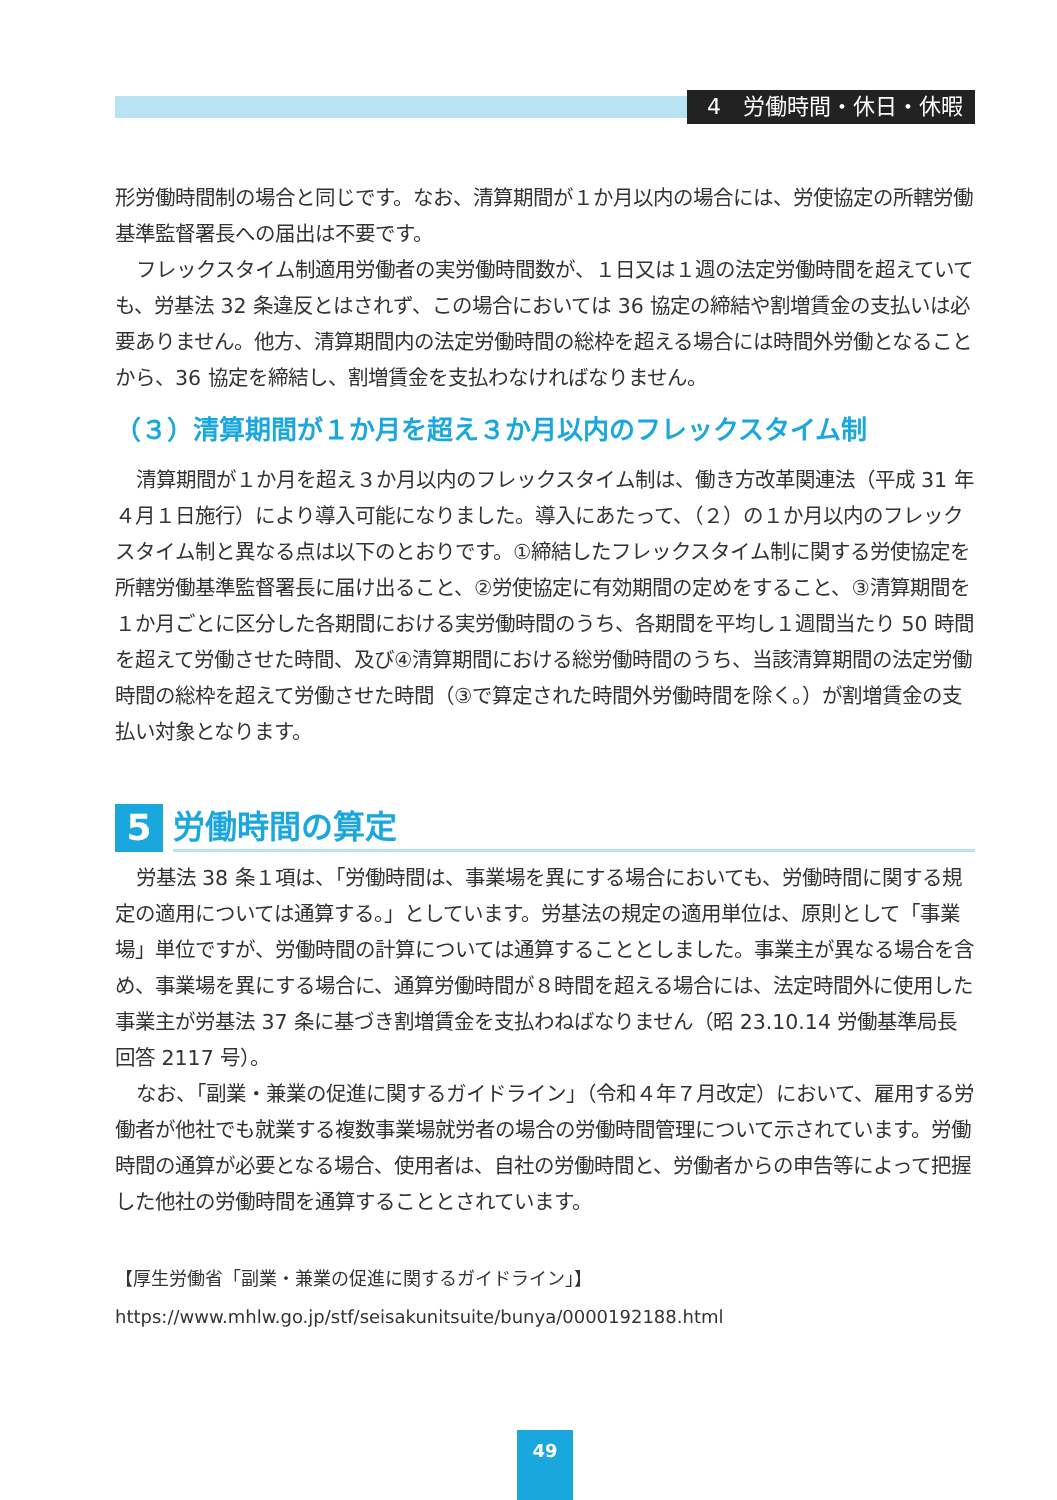4　労働時間・休日・休暇
形労働時間制の場合と同じです。なお、清算期間が１か月以内の場合には、労使協定の所轄労働基準監督署長への届出は不要です。
フレックスタイム制適用労働者の実労働時間数が、１日又は１週の法定労働時間を超えていても、労基法 32 条違反とはされず、この場合においては 36 協定の締結や割増賃金の支払いは必要ありません。他方、清算期間内の法定労働時間の総枠を超える場合には時間外労働となることから、36 協定を締結し、割増賃金を支払わなければなりません。
（３）清算期間が１か月を超え３か月以内のフレックスタイム制
清算期間が１か月を超え３か月以内のフレックスタイム制は、働き方改革関連法（平成 31 年４月１日施行）により導入可能になりました。導入にあたって、（２）の１か月以内のフレックスタイム制と異なる点は以下のとおりです。①締結したフレックスタイム制に関する労使協定を所轄労働基準監督署長に届け出ること、②労使協定に有効期間の定めをすること、③清算期間を１か月ごとに区分した各期間における実労働時間のうち、各期間を平均し１週間当たり 50 時間を超えて労働させた時間、及び④清算期間における総労働時間のうち、当該清算期間の法定労働時間の総枠を超えて労働させた時間（③で算定された時間外労働時間を除く。）が割増賃金の支払い対象となります。
5 労働時間の算定
労基法 38 条１項は、「労働時間は、事業場を異にする場合においても、労働時間に関する規定の適用については通算する。」としています。労基法の規定の適用単位は、原則として「事業場」単位ですが、労働時間の計算については通算することとしました。事業主が異なる場合を含め、事業場を異にする場合に、通算労働時間が８時間を超える場合には、法定時間外に使用した事業主が労基法 37 条に基づき割増賃金を支払わねばなりません（昭 23.10.14 労働基準局長回答 2117 号）。
なお、「副業・兼業の促進に関するガイドライン」（令和４年７月改定）において、雇用する労働者が他社でも就業する複数事業場就労者の場合の労働時間管理について示されています。労働時間の通算が必要となる場合、使用者は、自社の労働時間と、労働者からの申告等によって把握した他社の労働時間を通算することとされています。
【厚生労働省「副業・兼業の促進に関するガイドライン」】
https://www.mhlw.go.jp/stf/seisakunitsuite/bunya/0000192188.html
49